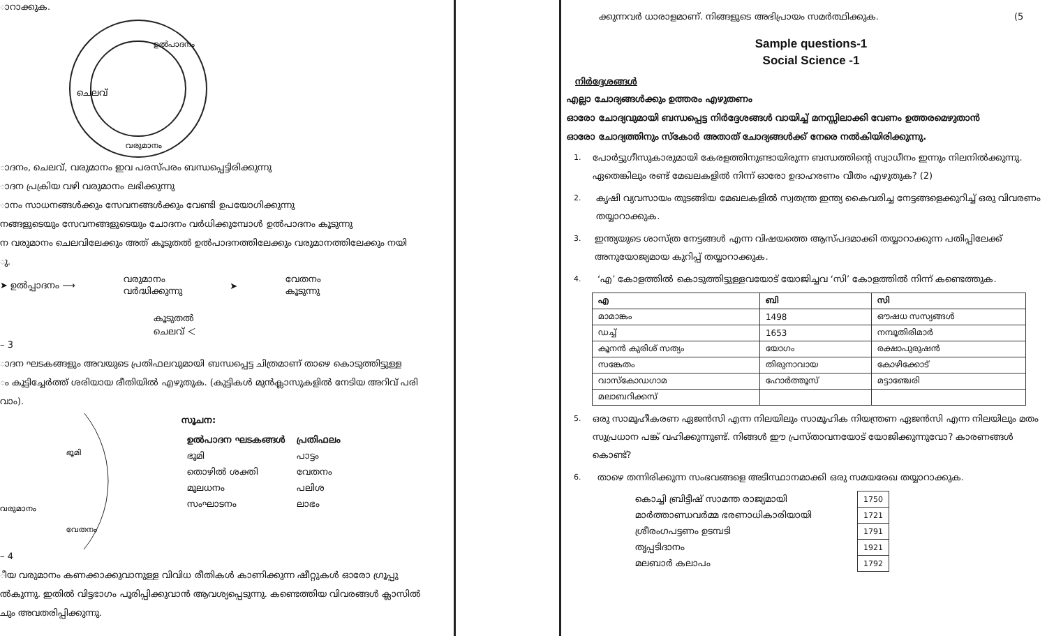ാറാക്കുക.
ഉൽപാദനം
ചെലവ്
വരുമാനം
ാദനം, ചെലവ്, വരുമാനം ഇവ പരസ്പരം ബന്ധപ്പെട്ടിരിക്കുന്നു
ാദന പ്രക്രിയ വഴി വരുമാനം ലഭിക്കുന്നു
ാനം സാധനങ്ങൾക്കും സേവനങ്ങൾക്കും വേണ്ടി ഉപയോഗിക്കുന്നു
നങ്ങളുടെയും സേവനങ്ങളുടെയും ചോദനം വർധിക്കുമ്പോൾ ഉൽപാദനം കൂടുന്നു
ന വരുമാനം ചെലവിലേക്കും അത് കൂടുതൽ ഉൽപാദനത്തിലേക്കും വരുമാനത്തിലേക്കും നയി
ു.
➤ ഉൽപ്പാദനം ⟶ വരുമാനം
വർദ്ധിക്കുന്നു ➤ വേതനം
കൂടുന്നു
കൂടുതൽ
ചെലവ് ＜
– 3
ാദന ഘടകങ്ങളും അവയുടെ പ്രതിഫലവുമായി ബന്ധപ്പെട്ട ചിത്രമാണ് താഴെ കൊടുത്തിട്ടുള്ള
ം കൂട്ടിച്ചേർത്ത് ശരിയായ രീതിയിൽ എഴുതുക. (കുട്ടികൾ മുൻക്ലാസുകളിൽ നേടിയ അറിവ് പരി
വാം).
ഭൂമി
വേതനം
വരുമാനം
സൂചന:
| ഉൽപാദന ഘടകങ്ങൾ | പ്രതിഫലം |
| --- | --- |
| ഭൂമി | പാട്ടം |
| തൊഴിൽ ശക്തി | വേതനം |
| മൂലധനം | പലിശ |
| സംഘാടനം | ലാഭം |
– 4
ീയ വരുമാനം കണക്കാക്കുവാനുള്ള വിവിധ രീതികൾ കാണിക്കുന്ന ഷീറ്റുകൾ ഓരോ ഗ്രൂപ്പു
ൽകുന്നു. ഇതിൽ വിട്ടഭാഗം പൂരിപ്പിക്കുവാൻ ആവശ്യപ്പെടുന്നു. കണ്ടെത്തിയ വിവരങ്ങൾ ക്ലാസിൽ
ചും അവതരിപ്പിക്കുന്നു.
ക്കുന്നവർ ധാരാളമാണ്. നിങ്ങളുടെ അഭിപ്രായം സമർത്ഥിക്കുക. (5
Sample questions-1
Social Science -1
നിർദ്ദേശങ്ങൾ
എല്ലാ ചോദ്യങ്ങൾക്കും ഉത്തരം എഴുതണം
ഓരോ ചോദ്യവുമായി ബന്ധപ്പെട്ട നിർദ്ദേശങ്ങൾ വായിച്ച് മനസ്സിലാക്കി വേണം ഉത്തരമെഴുതാൻ
ഓരോ ചോദ്യത്തിനും സ്കോർ അതാത് ചോദ്യങ്ങൾക്ക് നേരെ നൽകിയിരിക്കുന്നു.
1. പോർട്ടുഗീസുകാരുമായി കേരളത്തിനുണ്ടായിരുന്ന ബന്ധത്തിന്റെ സ്വാധീനം ഇന്നും നിലനിൽക്കുന്നു. ഏതെങ്കിലും രണ്ട് മേഖലകളിൽ നിന്ന് ഓരോ ഉദാഹരണം വീതം എഴുതുക? (2)
2. കൃഷി വ്യവസായം തുടങ്ങിയ മേഖലകളിൽ സ്വതന്ത്ര ഇന്ത്യ കൈവരിച്ച നേട്ടങ്ങളെക്കുറിച്ച് ഒരു വിവരണം തയ്യാറാക്കുക.
3. ഇന്ത്യയുടെ ശാസ്ത്ര നേട്ടങ്ങൾ എന്ന വിഷയത്തെ ആസ്പദമാക്കി തയ്യാറാക്കുന്ന പതിപ്പിലേക്ക് അനുയോജ്യമായ കുറിപ്പ് തയ്യാറാക്കുക.
4. ‘എ’ കോളത്തിൽ കൊടുത്തിട്ടുള്ളവയോട് യോജിച്ചവ ‘സി’ കോളത്തിൽ നിന്ന് കണ്ടെത്തുക.
| എ | ബി | സി |
| --- | --- | --- |
| മാമാങ്കം | 1498 | ഔഷധ സസ്യങ്ങൾ |
| ഡച്ച് | 1653 | നമ്പൂതിരിമാർ |
| കൂനൻ കുരിശ് സത്യം | യോഗം | രക്ഷാപുരുഷൻ |
| സങ്കേതം | തിരുനാവായ | കോഴിക്കോട് |
| വാസ്കോഡഗാമ | ഹോർത്തൂസ് | മട്ടാഞ്ചേരി |
| മലാബറിക്കസ് | | |
5. ഒരു സാമൂഹീകരണ ഏജൻസി എന്ന നിലയിലും സാമൂഹിക നിയന്ത്രണ ഏജൻസി എന്ന നിലയിലും മതം സുപ്രധാന പങ്ക് വഹിക്കുന്നുണ്ട്. നിങ്ങൾ ഈ പ്രസ്താവനയോട് യോജിക്കുന്നുവോ? കാരണങ്ങൾ കൊണ്ട്?
6. താഴെ തന്നിരിക്കുന്ന സംഭവങ്ങളെ അടിസ്ഥാനമാക്കി ഒരു സമയരേഖ തയ്യാറാക്കുക.
| കൊച്ചി ബ്രിട്ടീഷ് സാമന്ത രാജ്യമായി | 1750 |
| മാർത്താണ്ഡവർമ്മ ഭരണാധികാരിയായി | 1721 |
| ശ്രീരംഗപട്ടണം ഉടമ്പടി | 1791 |
| തൃപ്പടിദാനം | 1921 |
| മലബാർ കലാപം | 1792 |